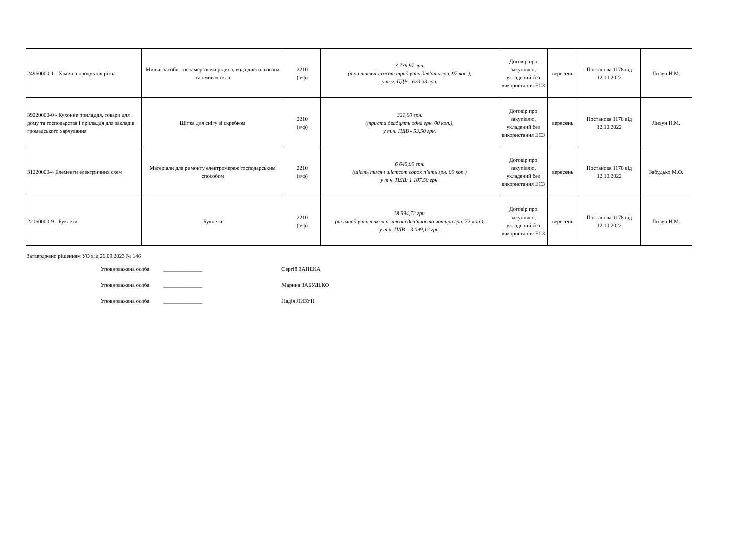| 24960000-1 - Хімічна продукція різна | Миючі засоби - незамерзаюча рідина, вода дистильована та омивач скла | 2210 (з/ф) | 3 739,97 грн. (три тисячі сімсот тридцять дев’ять грн. 97 коп.), у т.ч. ПДВ - 623,33 грн. | Договір про закупівлю, укладений без використання ЕСЗ | вересень | Постанова 1178 від 12.10.2022 | Лизун Н.М. |
| 39220000-0 - Кухонне приладдя, товари для дому та господарства і приладдя для закладів громадського харчування | Щітка для снігу зі скребком | 2210 (з/ф) | 321,00 грн. (триста двадцять одна грн. 00 коп.), у т.ч. ПДВ - 53,50 грн. | Договір про закупівлю, укладений без використання ЕСЗ | вересень | Постанова 1178 від 12.10.2022 | Лизун Н.М. |
| 31220000-4 Елементи електричних схем | Матеріали для ремонту електромереж господарським способом | 2210 (з/ф) | 6 645,00 грн. (шість тисяч шістсот сорок п’ять грн. 00 коп.) у т.ч. ПДВ: 1 107,50 грн. | Договір про закупівлю, укладений без використання ЕСЗ | вересень | Постанова 1178 від 12.10.2022 | Забудько М.О. |
| 22160000-9 - Буклети | Буклети | 2210 (з/ф) | 18 594,72 грн. (вісімнадцять тисяч п’ятсот дев’яносто чотири грн. 72 коп.), у т.ч. ПДВ – 3 099,12 грн. | Договір про закупівлю, укладений без використання ЕСЗ | вересень | Постанова 1178 від 12.10.2022 | Лизун Н.М. |
Затверджено рішенням УО від 26.09.2023 № 146
Уповноважена особа ______________ Сергій ЗАПЕКА
Уповноважена особа ______________ Марина ЗАБУДЬКО
Уповноважена особа ______________ Надія ЛИЗУН